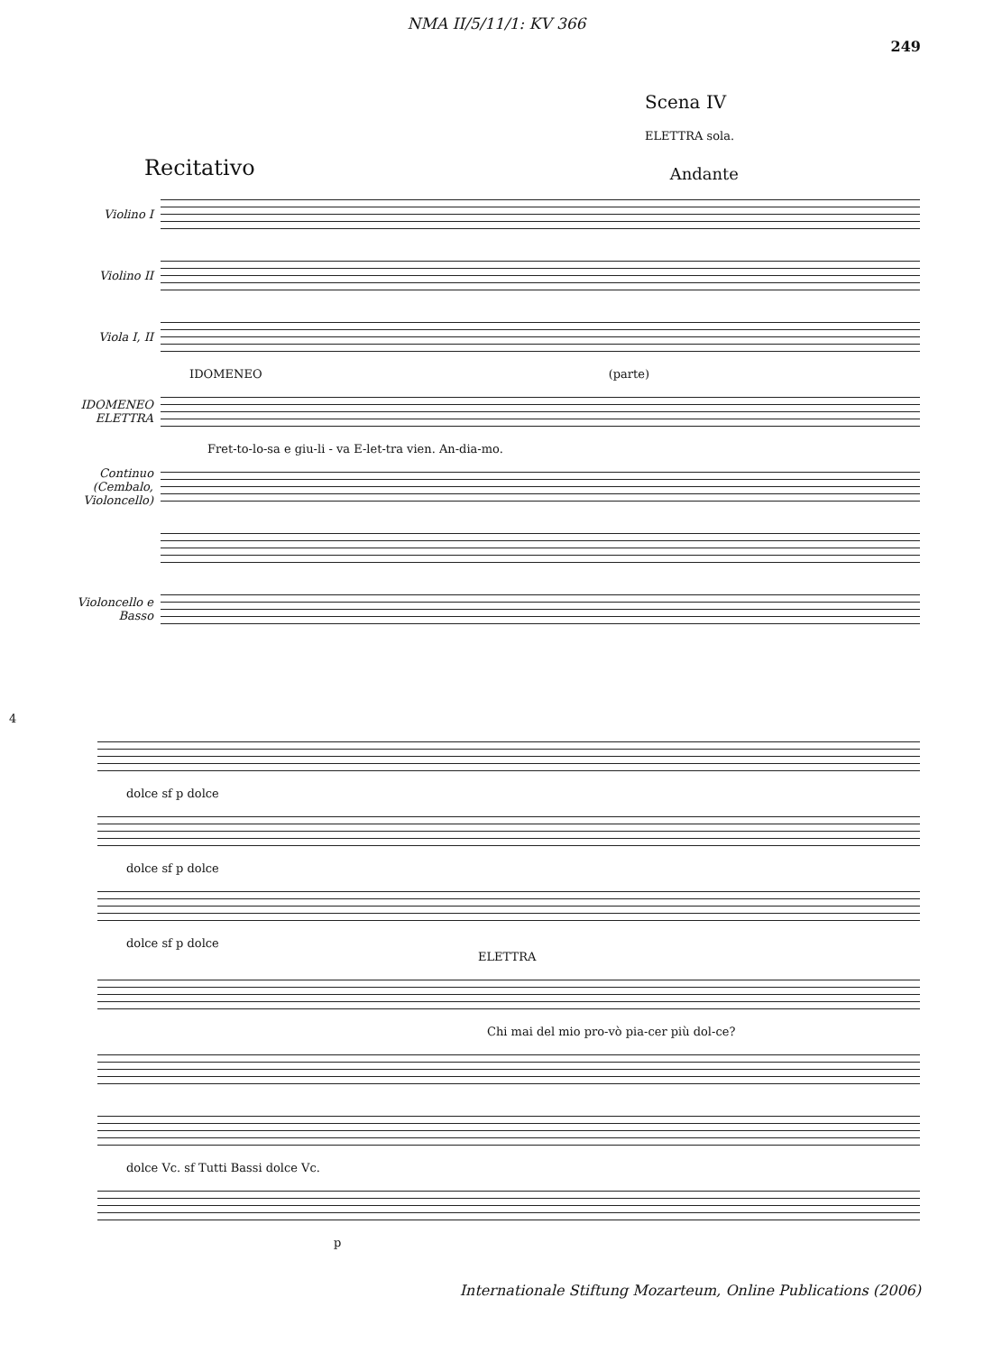NMA II/5/11/1: KV 366
249
Scena IV
ELETTRA sola.
Recitativo Andante
Violino I
Violino II
Viola I, II
IDOMENEO (parte)
IDOMENEO ELETTRA
Fret-to-lo-sa e giu-li - va E-let-tra vien. An-dia-mo.
Continuo (Cembalo, Violoncello)
Violoncello e Basso
4
dolce sf p dolce
dolce sf p dolce
dolce sf p dolce
ELETTRA
Chi mai del mio pro-vò pia-cer più dol-ce?
dolce Vc. sf Tutti Bassi dolce Vc.
p
Internationale Stiftung Mozarteum, Online Publications (2006)